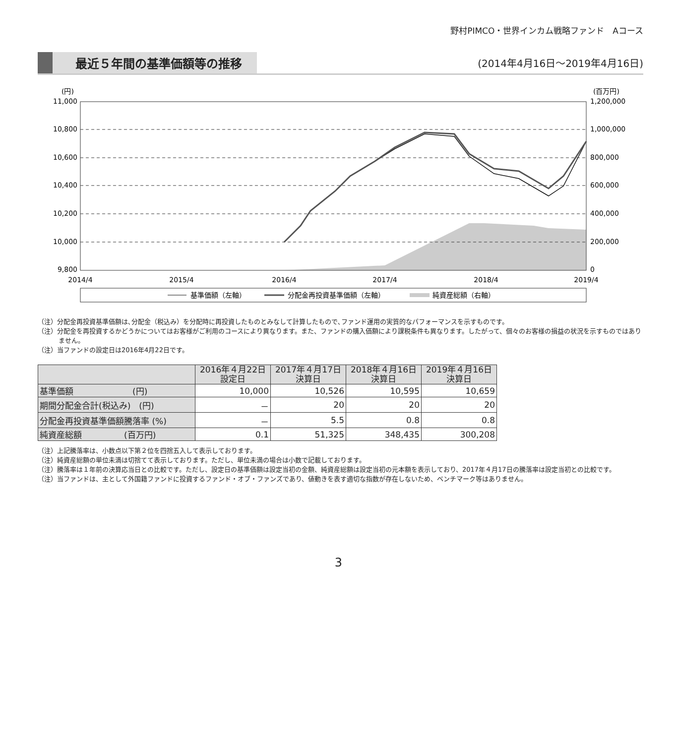野村PIMCO・世界インカム戦略ファンド　Aコース
最近５年間の基準価額等の推移
(2014年4月16日〜2019年4月16日)
(円)
(百万円)
11,000
10,800
10,600
10,400
10,200
10,000
9,800
1,200,000
1,000,000
800,000
600,000
400,000
200,000
0
2014/4
2015/4
2016/4
2017/4
2018/4
2019/4
基準価額（左軸）
分配金再投資基準価額（左軸）
純資産総額（右軸）
（注）分配金再投資基準価額は､分配金（税込み）を分配時に再投資したものとみなして計算したもので､ファンド運用の実質的なパフォーマンスを示すものです。
（注）分配金を再投資するかどうかについてはお客様がご利用のコースにより異なります。また、ファンドの購入価額により課税条件も異なります。したがって、個々のお客様の損益の状況を示すものではありません。
（注）当ファンドの設定日は2016年4月22日です。
| | 2016年４月22日 設定日 | 2017年４月17日 決算日 | 2018年４月16日 決算日 | 2019年４月16日 決算日 |
| --- | --- | --- | --- | --- |
| 基準価額 (円) | 10,000 | 10,526 | 10,595 | 10,659 |
| 期間分配金合計(税込み) (円) | － | 20 | 20 | 20 |
| 分配金再投資基準価額騰落率 (%) | － | 5.5 | 0.8 | 0.8 |
| 純資産総額 (百万円) | 0.1 | 51,325 | 348,435 | 300,208 |
（注）上記騰落率は、小数点以下第２位を四捨五入して表示しております。
（注）純資産総額の単位未満は切捨てて表示しております。ただし、単位未満の場合は小数で記載しております。
（注）騰落率は１年前の決算応当日との比較です。ただし、設定日の基準価額は設定当初の金額、純資産総額は設定当初の元本額を表示しており、2017年４月17日の騰落率は設定当初との比較です。
（注）当ファンドは、主として外国籍ファンドに投資するファンド・オブ・ファンズであり、値動きを表す適切な指数が存在しないため、ベンチマーク等はありません。
3